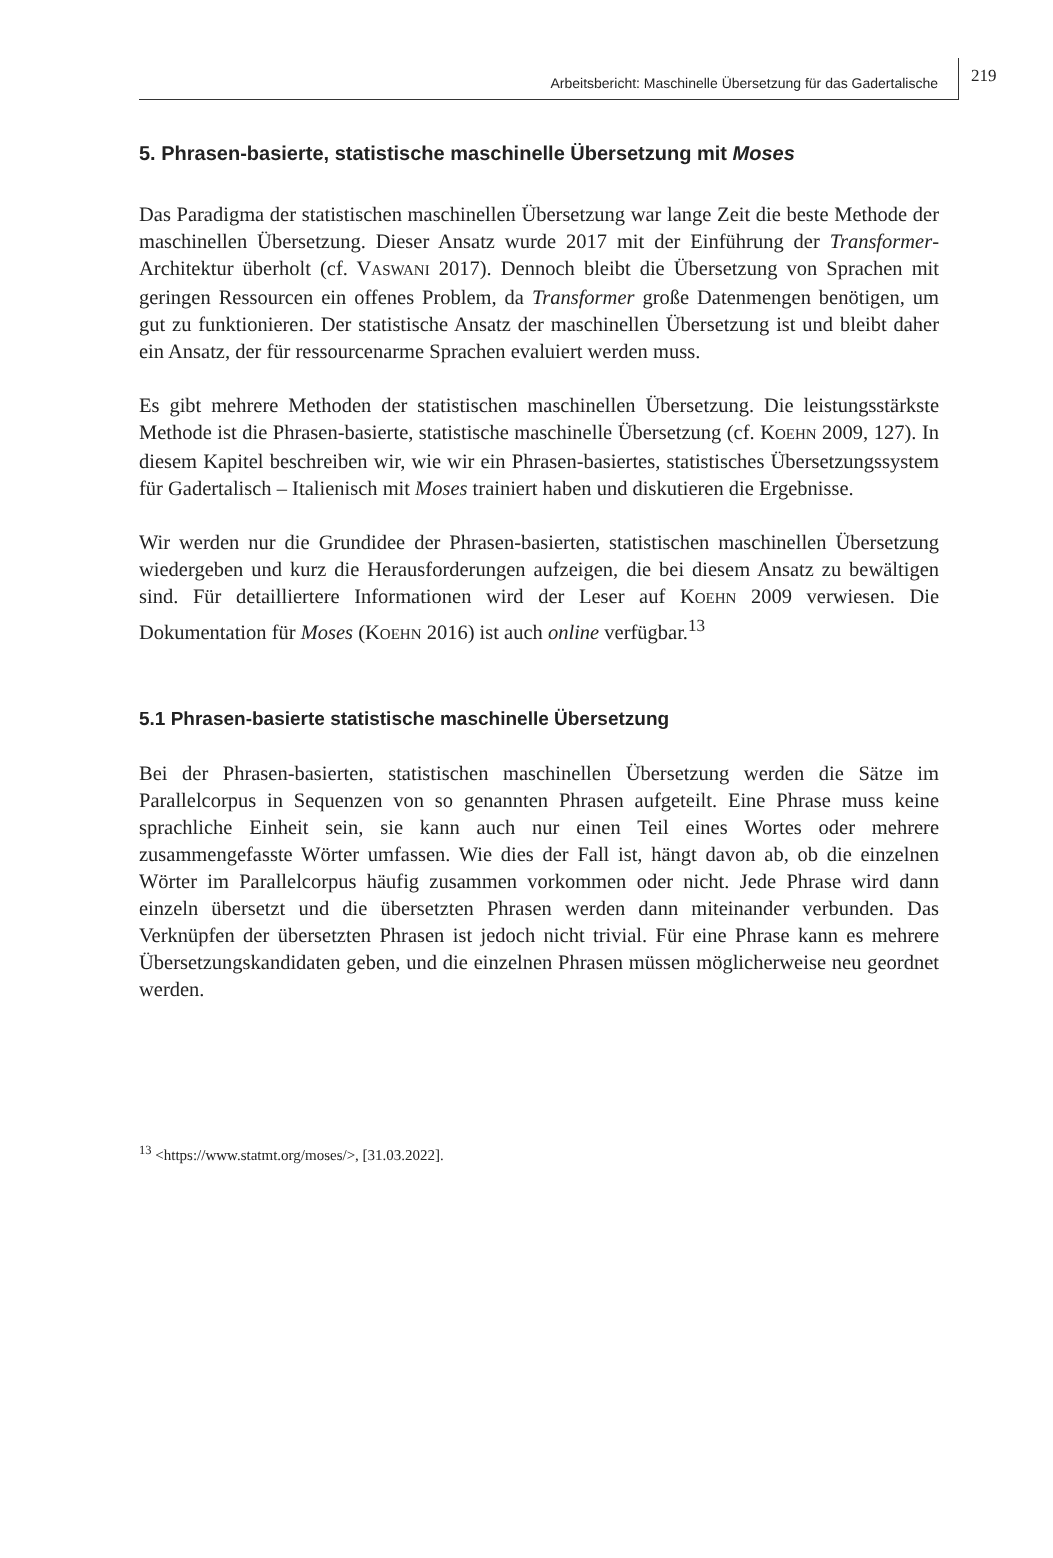Arbeitsbericht: Maschinelle Übersetzung für das Gadertalische 219
5. Phrasen-basierte, statistische maschinelle Übersetzung mit Moses
Das Paradigma der statistischen maschinellen Übersetzung war lange Zeit die beste Methode der maschinellen Übersetzung. Dieser Ansatz wurde 2017 mit der Einführung der Transformer-Architektur überholt (cf. VASWANI 2017). Dennoch bleibt die Übersetzung von Sprachen mit geringen Ressourcen ein offenes Problem, da Transformer große Datenmengen benötigen, um gut zu funktionieren. Der statistische Ansatz der maschinellen Übersetzung ist und bleibt daher ein Ansatz, der für ressourcenarme Sprachen evaluiert werden muss.
Es gibt mehrere Methoden der statistischen maschinellen Übersetzung. Die leistungsstärkste Methode ist die Phrasen-basierte, statistische maschinelle Übersetzung (cf. KOEHN 2009, 127). In diesem Kapitel beschreiben wir, wie wir ein Phrasen-basiertes, statistisches Übersetzungssystem für Gadertalisch – Italienisch mit Moses trainiert haben und diskutieren die Ergebnisse.
Wir werden nur die Grundidee der Phrasen-basierten, statistischen maschinellen Übersetzung wiedergeben und kurz die Herausforderungen aufzeigen, die bei diesem Ansatz zu bewältigen sind. Für detailliertere Informationen wird der Leser auf KOEHN 2009 verwiesen. Die Dokumentation für Moses (KOEHN 2016) ist auch online verfügbar.<sup>13</sup>
5.1 Phrasen-basierte statistische maschinelle Übersetzung
Bei der Phrasen-basierten, statistischen maschinellen Übersetzung werden die Sätze im Parallelcorpus in Sequenzen von so genannten Phrasen aufgeteilt. Eine Phrase muss keine sprachliche Einheit sein, sie kann auch nur einen Teil eines Wortes oder mehrere zusammengefasste Wörter umfassen. Wie dies der Fall ist, hängt davon ab, ob die einzelnen Wörter im Parallelcorpus häufig zusammen vorkommen oder nicht. Jede Phrase wird dann einzeln übersetzt und die übersetzten Phrasen werden dann miteinander verbunden. Das Verknüpfen der übersetzten Phrasen ist jedoch nicht trivial. Für eine Phrase kann es mehrere Übersetzungskandidaten geben, und die einzelnen Phrasen müssen möglicherweise neu geordnet werden.
<sup>13</sup> <https://www.statmt.org/moses/>, [31.03.2022].